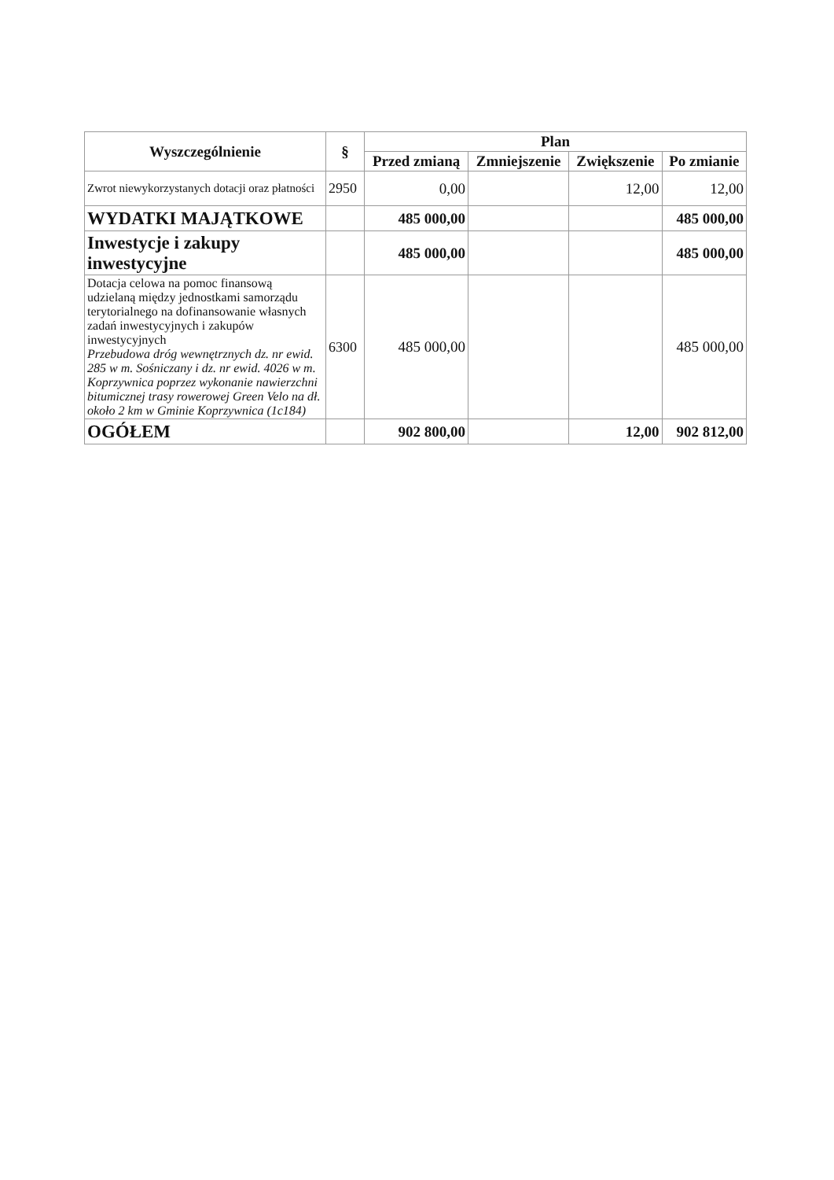| Wyszczególnienie | § | Plan | | | |
| --- | --- | --- | --- | --- | --- |
| | | Przed zmianą | Zmniejszenie | Zwiększenie | Po zmianie |
| Zwrot niewykorzystanych dotacji oraz płatności | 2950 | 0,00 | | 12,00 | 12,00 |
| WYDATKI MAJĄTKOWE | | 485 000,00 | | | 485 000,00 |
| Inwestycje i zakupy inwestycyjne | | 485 000,00 | | | 485 000,00 |
| Dotacja celowa na pomoc finansową udzielaną między jednostkami samorządu terytorialnego na dofinansowanie własnych zadań inwestycyjnych i zakupów inwestycyjnych Przebudowa dróg wewnętrznych dz. nr ewid. 285 w m. Sośniczany i dz. nr ewid. 4026 w m. Koprzywnica poprzez wykonanie nawierzchni bitumicznej trasy rowerowej Green Velo na dł. około 2 km w Gminie Koprzywnica (1c184) | 6300 | 485 000,00 | | | 485 000,00 |
| OGÓŁEM | | 902 800,00 | | 12,00 | 902 812,00 |